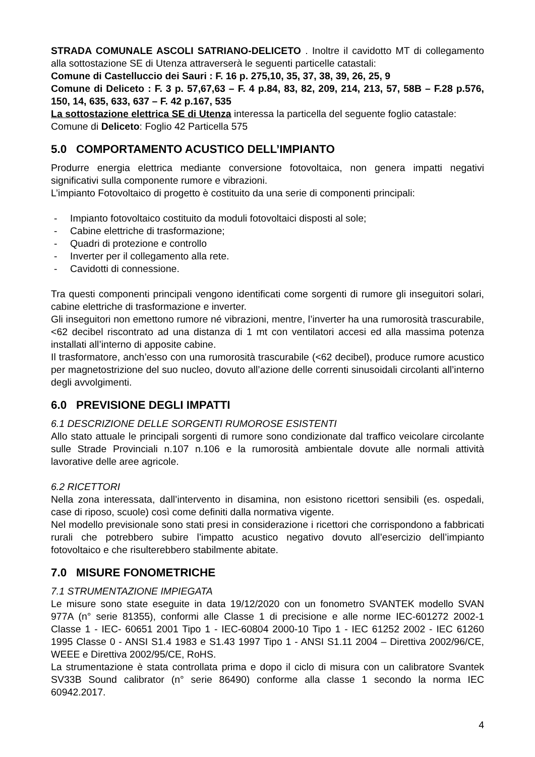STRADA COMUNALE ASCOLI SATRIANO-DELICETO . Inoltre il cavidotto MT di collegamento alla sottostazione SE di Utenza attraverserà le seguenti particelle catastali:
Comune di Castelluccio dei Sauri : F. 16 p. 275,10, 35, 37, 38, 39, 26, 25, 9
Comune di Deliceto : F. 3 p. 57,67,63 – F. 4 p.84, 83, 82, 209, 214, 213, 57, 58B – F.28 p.576, 150, 14, 635, 633, 637 – F. 42 p.167, 535
La sottostazione elettrica SE di Utenza interessa la particella del seguente foglio catastale: Comune di Deliceto: Foglio 42 Particella 575
5.0 COMPORTAMENTO ACUSTICO DELL’IMPIANTO
Produrre energia elettrica mediante conversione fotovoltaica, non genera impatti negativi significativi sulla componente rumore e vibrazioni.
L’impianto Fotovoltaico di progetto è costituito da una serie di componenti principali:
- Impianto fotovoltaico costituito da moduli fotovoltaici disposti al sole;
- Cabine elettriche di trasformazione;
- Quadri di protezione e controllo
- Inverter per il collegamento alla rete.
- Cavidotti di connessione.
Tra questi componenti principali vengono identificati come sorgenti di rumore gli inseguitori solari, cabine elettriche di trasformazione e inverter.
Gli inseguitori non emettono rumore né vibrazioni, mentre, l’inverter ha una rumorosità trascurabile, <62 decibel riscontrato ad una distanza di 1 mt con ventilatori accesi ed alla massima potenza installati all’interno di apposite cabine.
Il trasformatore, anch’esso con una rumorosità trascurabile (<62 decibel), produce rumore acustico per magnetostrizione del suo nucleo, dovuto all’azione delle correnti sinusoidali circolanti all’interno degli avvolgimenti.
6.0 PREVISIONE DEGLI IMPATTI
6.1 DESCRIZIONE DELLE SORGENTI RUMOROSE ESISTENTI
Allo stato attuale le principali sorgenti di rumore sono condizionate dal traffico veicolare circolante sulle Strade Provinciali n.107 n.106 e la rumorosità ambientale dovute alle normali attività lavorative delle aree agricole.
6.2 RICETTORI
Nella zona interessata, dall’intervento in disamina, non esistono ricettori sensibili (es. ospedali, case di riposo, scuole) così come definiti dalla normativa vigente.
Nel modello previsionale sono stati presi in considerazione i ricettori che corrispondono a fabbricati rurali che potrebbero subire l’impatto acustico negativo dovuto all’esercizio dell’impianto fotovoltaico e che risulterebbero stabilmente abitate.
7.0 MISURE FONOMETRICHE
7.1 STRUMENTAZIONE IMPIEGATA
Le misure sono state eseguite in data 19/12/2020 con un fonometro SVANTEK modello SVAN 977A (n° serie 81355), conformi alle Classe 1 di precisione e alle norme IEC-601272 2002-1 Classe 1 - IEC- 60651 2001 Tipo 1 - IEC-60804 2000-10 Tipo 1 - IEC 61252 2002 - IEC 61260 1995 Classe 0 - ANSI S1.4 1983 e S1.43 1997 Tipo 1 - ANSI S1.11 2004 – Direttiva 2002/96/CE, WEEE e Direttiva 2002/95/CE, RoHS.
La strumentazione è stata controllata prima e dopo il ciclo di misura con un calibratore Svantek SV33B Sound calibrator (n° serie 86490) conforme alla classe 1 secondo la norma IEC 60942.2017.
4